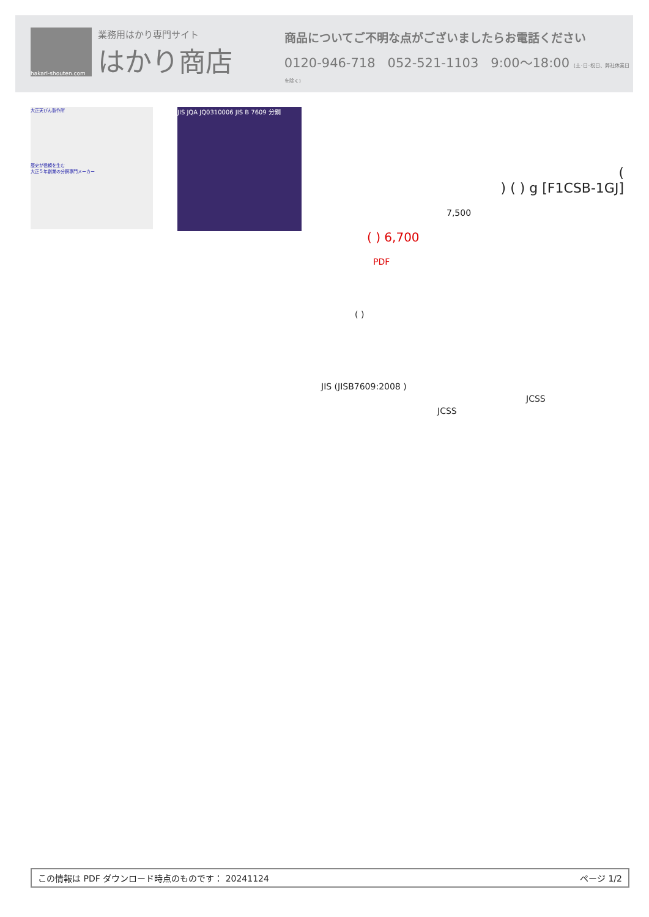hakarl-shouten.com
業務用はかり専門サイト
はかり商店
商品についてご不明な点がございましたらお電話ください
0120-946-718 052-521-1103 9:00〜18:00 (土･日･祝日、弊社休業日を除く)
大正天びん製作所
歴史が信頼を生む
大正５年創業の分銅専門メーカー
JIS JQA JQ0310006 JIS B 7609 分銅
(
) ( ) g [F1CSB-1GJ]
7,500
( ) 6,700
PDF
( )
JIS (JISB7609:2008 )
JCSS
JCSS
この情報は PDF ダウンロード時点のものです： 20241124 ページ 1/2